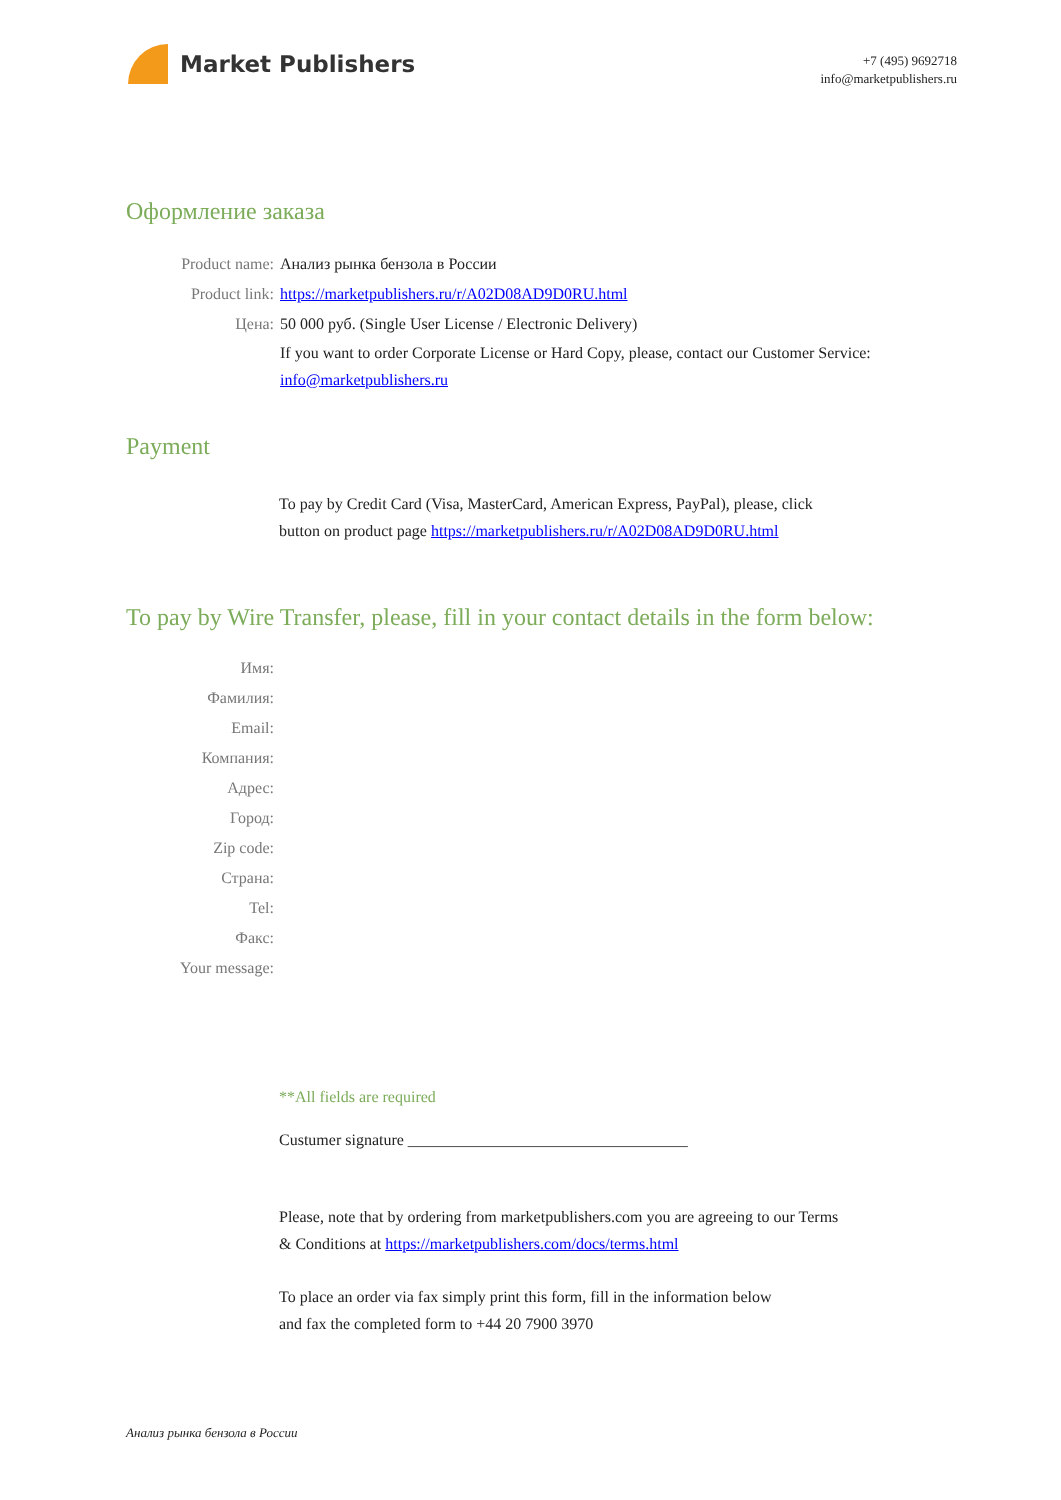Market Publishers
+7 (495) 9692718
info@marketpublishers.ru
Оформление заказа
Product name: Анализ рынка бензола в России
Product link: https://marketpublishers.ru/r/A02D08AD9D0RU.html
Цена: 50 000 руб. (Single User License / Electronic Delivery)
If you want to order Corporate License or Hard Copy, please, contact our Customer Service:
info@marketpublishers.ru
Payment
To pay by Credit Card (Visa, MasterCard, American Express, PayPal), please, click
button on product page https://marketpublishers.ru/r/A02D08AD9D0RU.html
To pay by Wire Transfer, please, fill in your contact details in the form below:
Имя:
Фамилия:
Email:
Компания:
Адрес:
Город:
Zip code:
Страна:
Tel:
Факс:
Your message:
**All fields are required
Custumer signature ___________________________________
Please, note that by ordering from marketpublishers.com you are agreeing to our Terms
& Conditions at https://marketpublishers.com/docs/terms.html
To place an order via fax simply print this form, fill in the information below
and fax the completed form to +44 20 7900 3970
Анализ рынка бензола в России